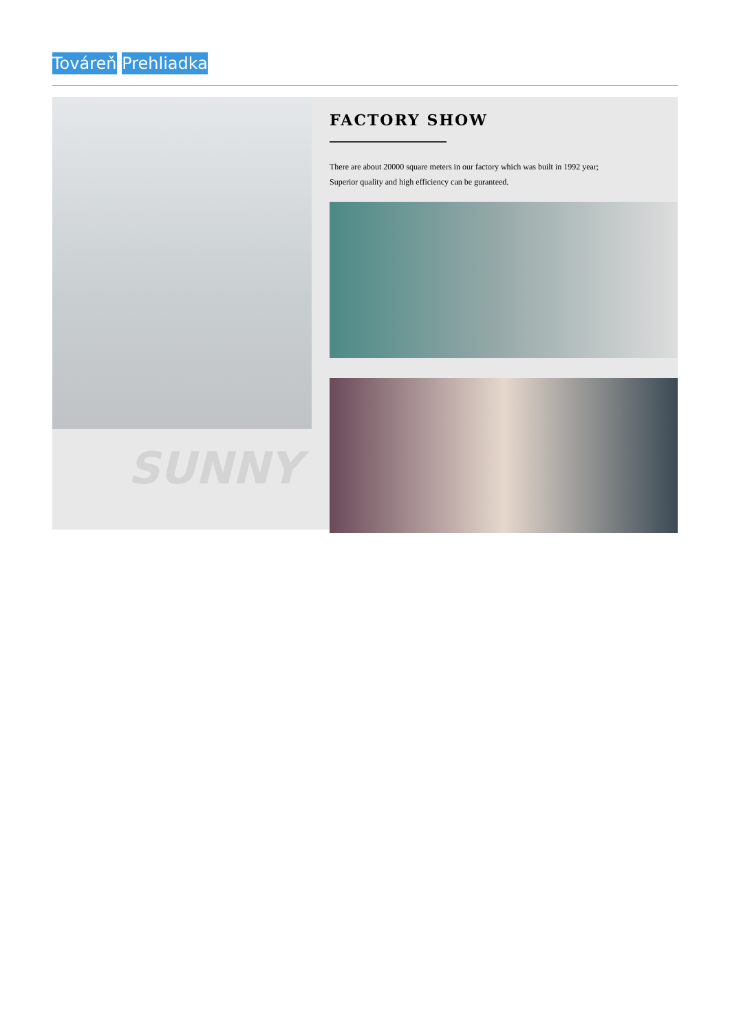Továreň Prehliadka
SUNNY
FACTORY SHOW
There are about 20000 square meters in our factory which was built in 1992 year;
Superior quality and high efficiency can be guranteed.